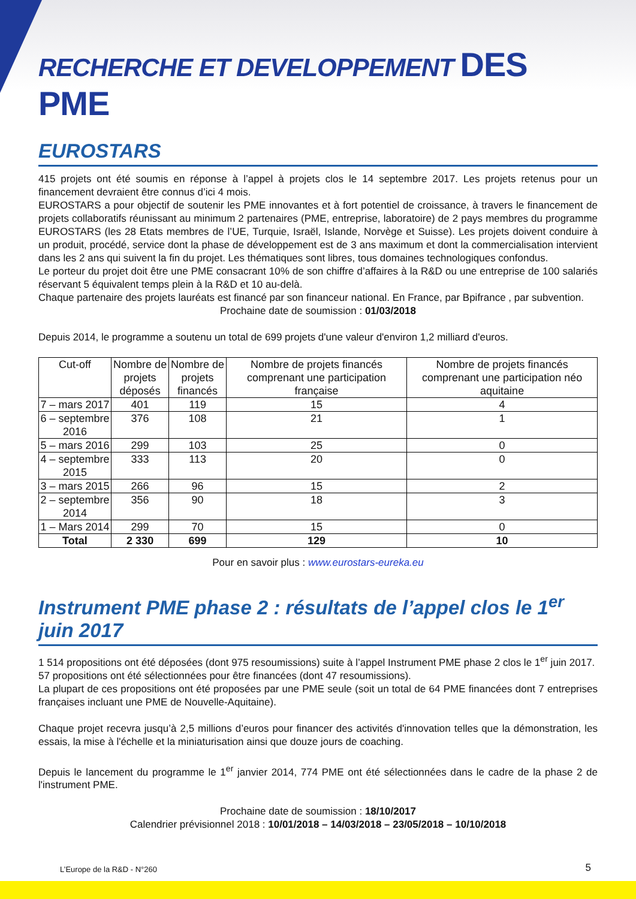RECHERCHE ET DEVELOPPEMENT DES PME
EUROSTARS
415 projets ont été soumis en réponse à l’appel à projets clos le 14 septembre 2017. Les projets retenus pour un financement devraient être connus d’ici 4 mois.
EUROSTARS a pour objectif de soutenir les PME innovantes et à fort potentiel de croissance, à travers le financement de projets collaboratifs réunissant au minimum 2 partenaires (PME, entreprise, laboratoire) de 2 pays membres du programme EUROSTARS (les 28 Etats membres de l’UE, Turquie, Israël, Islande, Norvège et Suisse). Les projets doivent conduire à un produit, procédé, service dont la phase de développement est de 3 ans maximum et dont la commercialisation intervient dans les 2 ans qui suivent la fin du projet. Les thématiques sont libres, tous domaines technologiques confondus.
Le porteur du projet doit être une PME consacrant 10% de son chiffre d’affaires à la R&D ou une entreprise de 100 salariés réservant 5 équivalent temps plein à la R&D et 10 au-delà.
Chaque partenaire des projets lauréats est financé par son financeur national. En France, par Bpifrance , par subvention.
Prochaine date de soumission : 01/03/2018
Depuis 2014, le programme a soutenu un total de 699 projets d'une valeur d'environ 1,2 milliard d'euros.
| Cut-off | Nombre de projets déposés | Nombre de projets financés | Nombre de projets financés comprenant une participation française | Nombre de projets financés comprenant une participation néo aquitaine |
| --- | --- | --- | --- | --- |
| 7 – mars 2017 | 401 | 119 | 15 | 4 |
| 6 – septembre 2016 | 376 | 108 | 21 | 1 |
| 5 – mars 2016 | 299 | 103 | 25 | 0 |
| 4 – septembre 2015 | 333 | 113 | 20 | 0 |
| 3 – mars 2015 | 266 | 96 | 15 | 2 |
| 2 – septembre 2014 | 356 | 90 | 18 | 3 |
| 1 – Mars 2014 | 299 | 70 | 15 | 0 |
| Total | 2 330 | 699 | 129 | 10 |
Pour en savoir plus : www.eurostars-eureka.eu
Instrument PME phase 2 : résultats de l’appel clos le 1<sup>er</sup> juin 2017
1 514 propositions ont été déposées (dont 975 resoumissions) suite à l’appel Instrument PME phase 2 clos le 1<sup>er</sup> juin 2017.
57 propositions ont été sélectionnées pour être financées (dont 47 resoumissions).
La plupart de ces propositions ont été proposées par une PME seule (soit un total de 64 PME financées dont 7 entreprises françaises incluant une PME de Nouvelle-Aquitaine).
Chaque projet recevra jusqu’à 2,5 millions d’euros pour financer des activités d'innovation telles que la démonstration, les essais, la mise à l'échelle et la miniaturisation ainsi que douze jours de coaching.
Depuis le lancement du programme le 1<sup>er</sup> janvier 2014, 774 PME ont été sélectionnées dans le cadre de la phase 2 de l'instrument PME.
Prochaine date de soumission : 18/10/2017
Calendrier prévisionnel 2018 : 10/01/2018 – 14/03/2018 – 23/05/2018 – 10/10/2018
L’Europe de la R&D - N°260 5